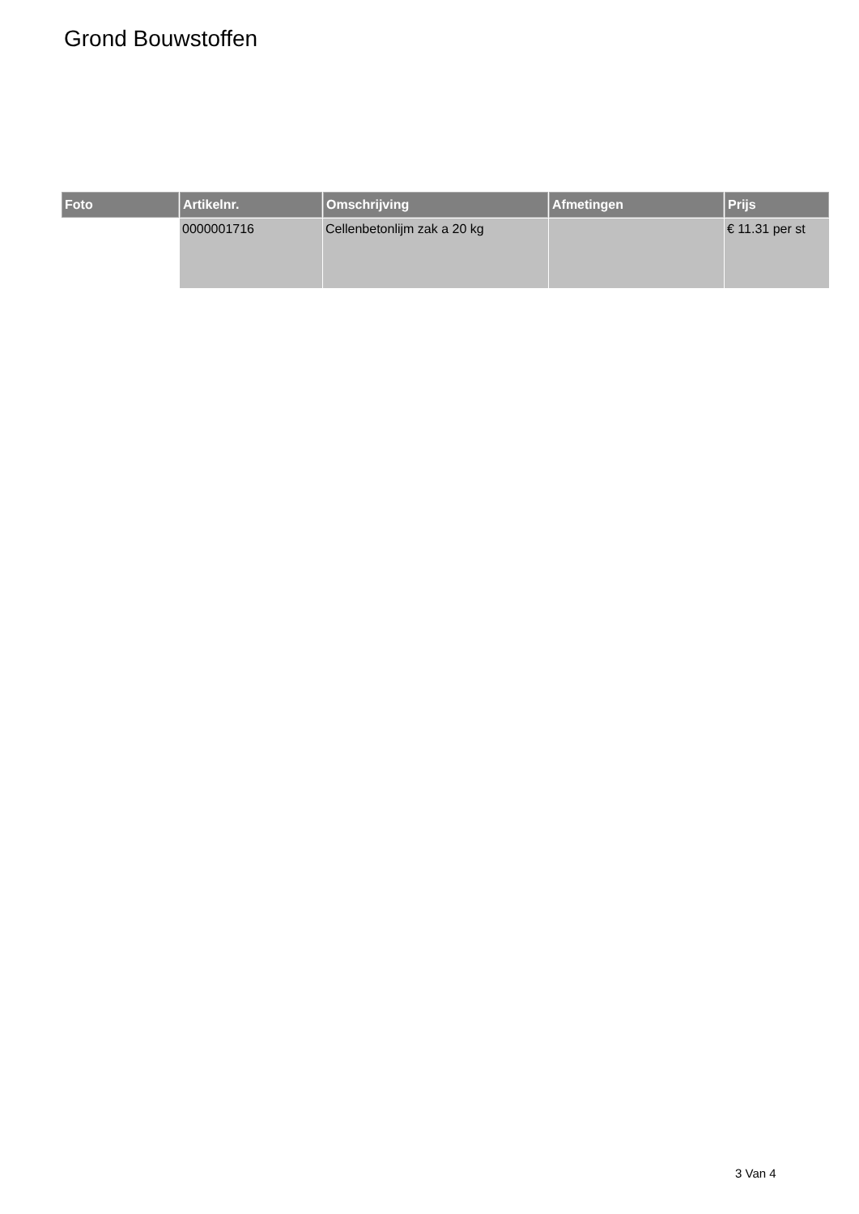Grond Bouwstoffen
| Foto | Artikelnr. | Omschrijving | Afmetingen | Prijs |
| --- | --- | --- | --- | --- |
| | 0000001716 | Cellenbetonlijm zak a 20 kg | | € 11.31 per st |
3 Van 4